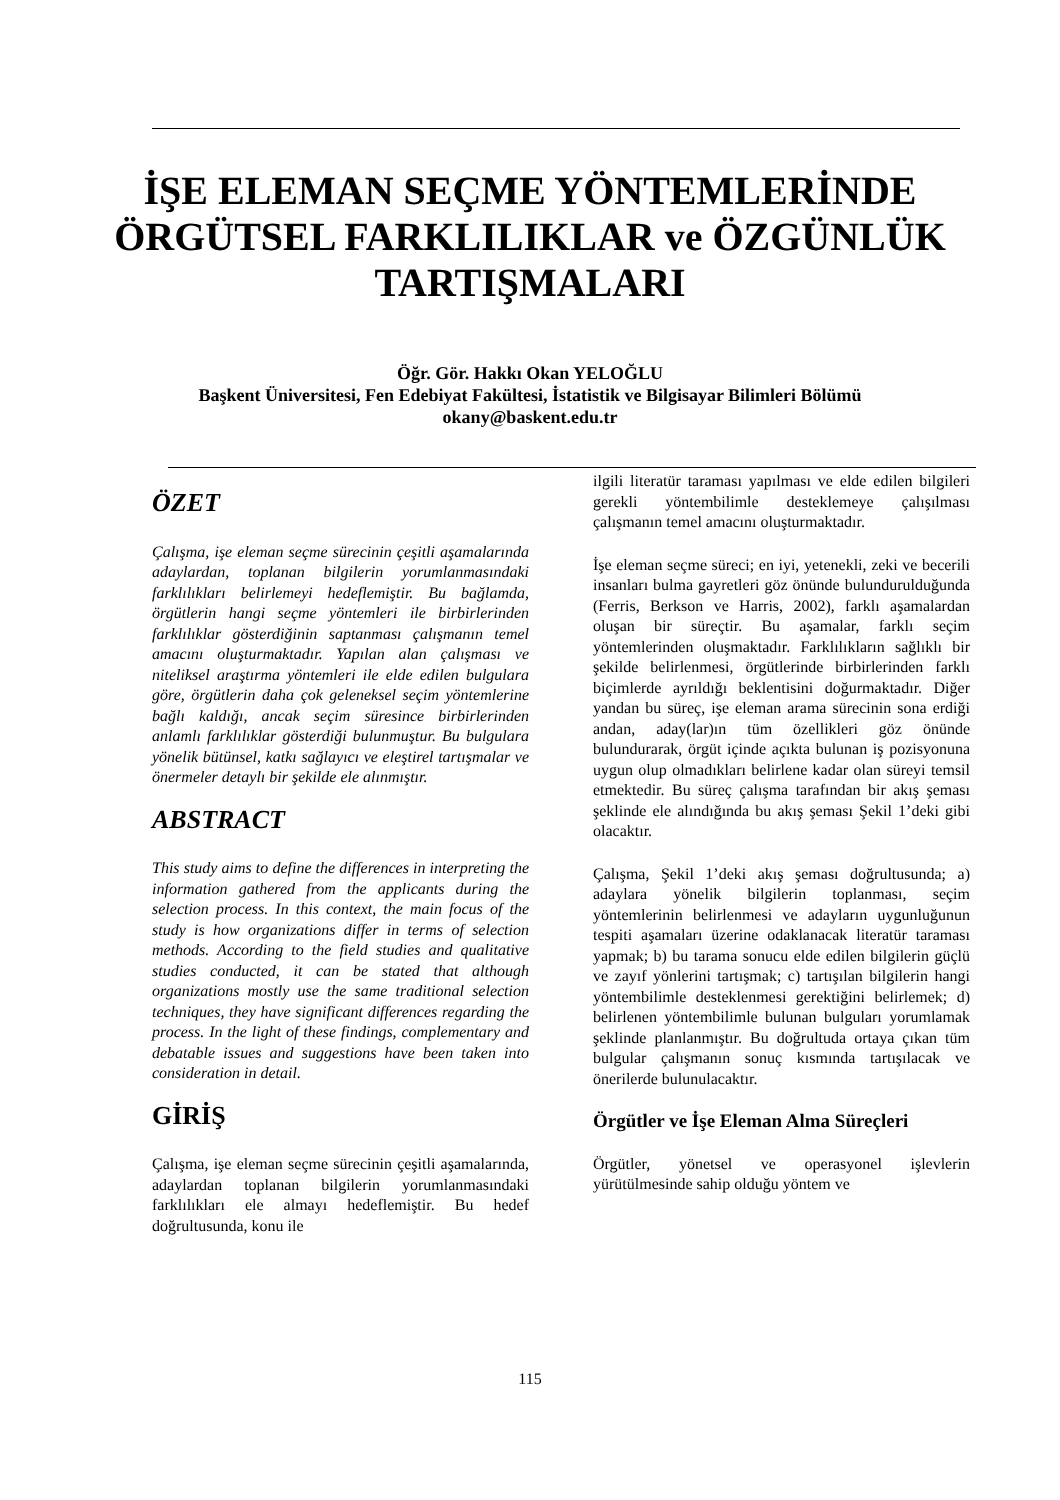İŞE ELEMAN SEÇME YÖNTEMLERİNDE
ÖRGÜTSEL FARKLILIKLAR ve ÖZGÜNLÜK
TARTIŞMALARI
Öğr. Gör. Hakkı Okan YELOĞLU
Başkent Üniversitesi, Fen Edebiyat Fakültesi, İstatistik ve Bilgisayar Bilimleri Bölümü
okany@baskent.edu.tr
ÖZET
Çalışma, işe eleman seçme sürecinin çeşitli aşamalarında adaylardan, toplanan bilgilerin yorumlanmasındaki farklılıkları belirlemeyi hedeflemiştir. Bu bağlamda, örgütlerin hangi seçme yöntemleri ile birbirlerinden farklılıklar gösterdiğinin saptanması çalışmanın temel amacını oluşturmaktadır. Yapılan alan çalışması ve niteliksel araştırma yöntemleri ile elde edilen bulgulara göre, örgütlerin daha çok geleneksel seçim yöntemlerine bağlı kaldığı, ancak seçim süresince birbirlerinden anlamlı farklılıklar gösterdiği bulunmuştur. Bu bulgulara yönelik bütünsel, katkı sağlayıcı ve eleştirel tartışmalar ve önermeler detaylı bir şekilde ele alınmıştır.
ABSTRACT
This study aims to define the differences in interpreting the information gathered from the applicants during the selection process. In this context, the main focus of the study is how organizations differ in terms of selection methods. According to the field studies and qualitative studies conducted, it can be stated that although organizations mostly use the same traditional selection techniques, they have significant differences regarding the process. In the light of these findings, complementary and debatable issues and suggestions have been taken into consideration in detail.
GİRİŞ
Çalışma, işe eleman seçme sürecinin çeşitli aşamalarında, adaylardan toplanan bilgilerin yorumlanmasındaki farklılıkları ele almayı hedeflemiştir. Bu hedef doğrultusunda, konu ile
ilgili literatür taraması yapılması ve elde edilen bilgileri gerekli yöntembilimle desteklemeye çalışılması çalışmanın temel amacını oluşturmaktadır.
İşe eleman seçme süreci; en iyi, yetenekli, zeki ve becerili insanları bulma gayretleri göz önünde bulundurulduğunda (Ferris, Berkson ve Harris, 2002), farklı aşamalardan oluşan bir süreçtir. Bu aşamalar, farklı seçim yöntemlerinden oluşmaktadır. Farklılıkların sağlıklı bir şekilde belirlenmesi, örgütlerinde birbirlerinden farklı biçimlerde ayrıldığı beklentisini doğurmaktadır. Diğer yandan bu süreç, işe eleman arama sürecinin sona erdiği andan, aday(lar)ın tüm özellikleri göz önünde bulundurarak, örgüt içinde açıkta bulunan iş pozisyonuna uygun olup olmadıkları belirlene kadar olan süreyi temsil etmektedir. Bu süreç çalışma tarafından bir akış şeması şeklinde ele alındığında bu akış şeması Şekil 1’deki gibi olacaktır.
Çalışma, Şekil 1’deki akış şeması doğrultusunda; a) adaylara yönelik bilgilerin toplanması, seçim yöntemlerinin belirlenmesi ve adayların uygunluğunun tespiti aşamaları üzerine odaklanacak literatür taraması yapmak; b) bu tarama sonucu elde edilen bilgilerin güçlü ve zayıf yönlerini tartışmak; c) tartışılan bilgilerin hangi yöntembilimle desteklenmesi gerektiğini belirlemek; d) belirlenen yöntembilimle bulunan bulguları yorumlamak şeklinde planlanmıştır. Bu doğrultuda ortaya çıkan tüm bulgular çalışmanın sonuç kısmında tartışılacak ve önerilerde bulunulacaktır.
Örgütler ve İşe Eleman Alma Süreçleri
Örgütler, yönetsel ve operasyonel işlevlerin yürütülmesinde sahip olduğu yöntem ve
115